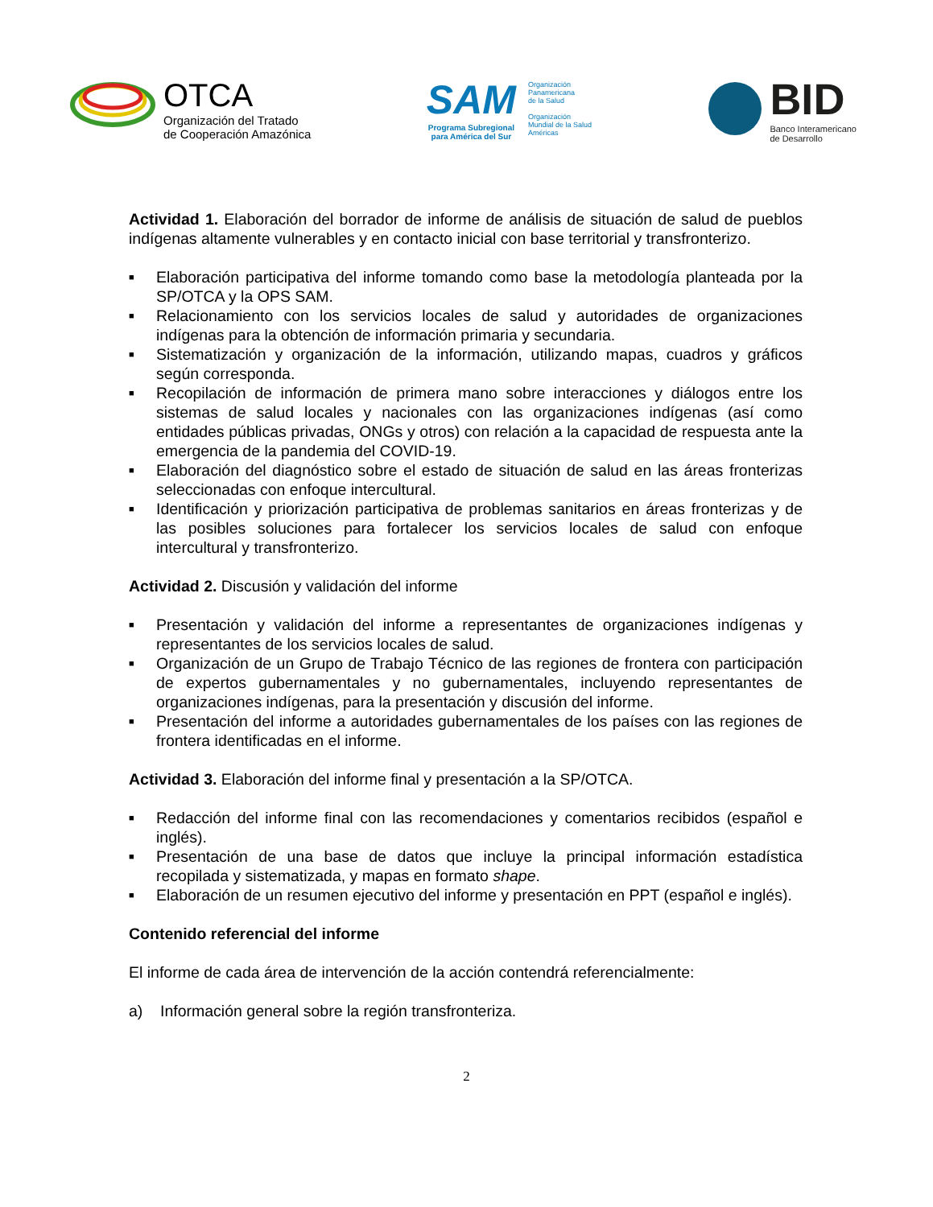OTCA
Organización del Tratado
de Cooperación Amazónica
SAM
Programa Subregional
para América del Sur
Organización
Panamericana
de la Salud
Organización
Mundial de la Salud
Américas
BID
Banco Interamericano
de Desarrollo
Actividad 1. Elaboración del borrador de informe de análisis de situación de salud de pueblos indígenas altamente vulnerables y en contacto inicial con base territorial y transfronterizo.
■ Elaboración participativa del informe tomando como base la metodología planteada por la SP/OTCA y la OPS SAM.
■ Relacionamiento con los servicios locales de salud y autoridades de organizaciones indígenas para la obtención de información primaria y secundaria.
■ Sistematización y organización de la información, utilizando mapas, cuadros y gráficos según corresponda.
■ Recopilación de información de primera mano sobre interacciones y diálogos entre los sistemas de salud locales y nacionales con las organizaciones indígenas (así como entidades públicas privadas, ONGs y otros) con relación a la capacidad de respuesta ante la emergencia de la pandemia del COVID-19.
■ Elaboración del diagnóstico sobre el estado de situación de salud en las áreas fronterizas seleccionadas con enfoque intercultural.
■ Identificación y priorización participativa de problemas sanitarios en áreas fronterizas y de las posibles soluciones para fortalecer los servicios locales de salud con enfoque intercultural y transfronterizo.
Actividad 2. Discusión y validación del informe
■ Presentación y validación del informe a representantes de organizaciones indígenas y representantes de los servicios locales de salud.
■ Organización de un Grupo de Trabajo Técnico de las regiones de frontera con participación de expertos gubernamentales y no gubernamentales, incluyendo representantes de organizaciones indígenas, para la presentación y discusión del informe.
■ Presentación del informe a autoridades gubernamentales de los países con las regiones de frontera identificadas en el informe.
Actividad 3. Elaboración del informe final y presentación a la SP/OTCA.
■ Redacción del informe final con las recomendaciones y comentarios recibidos (español e inglés).
■ Presentación de una base de datos que incluye la principal información estadística recopilada y sistematizada, y mapas en formato shape.
■ Elaboración de un resumen ejecutivo del informe y presentación en PPT (español e inglés).
Contenido referencial del informe
El informe de cada área de intervención de la acción contendrá referencialmente:
a) Información general sobre la región transfronteriza.
2